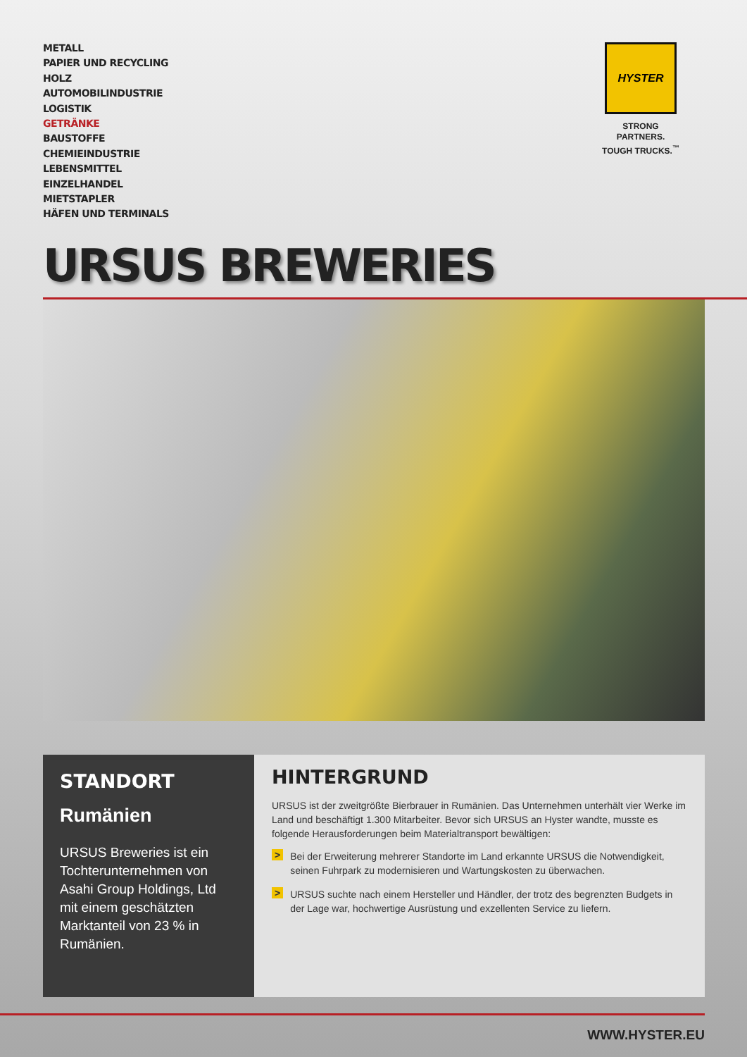METALL
PAPIER UND RECYCLING
HOLZ
AUTOMOBILINDUSTRIE
LOGISTIK
GETRÄNKE
BAUSTOFFE
CHEMIEINDUSTRIE
LEBENSMITTEL
EINZELHANDEL
MIETSTAPLER
HÄFEN UND TERMINALS
HYSTER
STRONG PARTNERS.
TOUGH TRUCKS.<sup>™</sup>
URSUS BREWERIES
STANDORT
Rumänien
URSUS Breweries ist ein Tochterunternehmen von Asahi Group Holdings, Ltd mit einem geschätzten Marktanteil von 23 % in Rumänien.
HINTERGRUND
URSUS ist der zweitgrößte Bierbrauer in Rumänien. Das Unternehmen unterhält vier Werke im Land und beschäftigt 1.300 Mitarbeiter. Bevor sich URSUS an Hyster wandte, musste es folgende Herausforderungen beim Materialtransport bewältigen:
>
Bei der Erweiterung mehrerer Standorte im Land erkannte URSUS die Notwendigkeit, seinen Fuhrpark zu modernisieren und Wartungskosten zu überwachen.
>
URSUS suchte nach einem Hersteller und Händler, der trotz des begrenzten Budgets in der Lage war, hochwertige Ausrüstung und exzellenten Service zu liefern.
WWW.HYSTER.EU